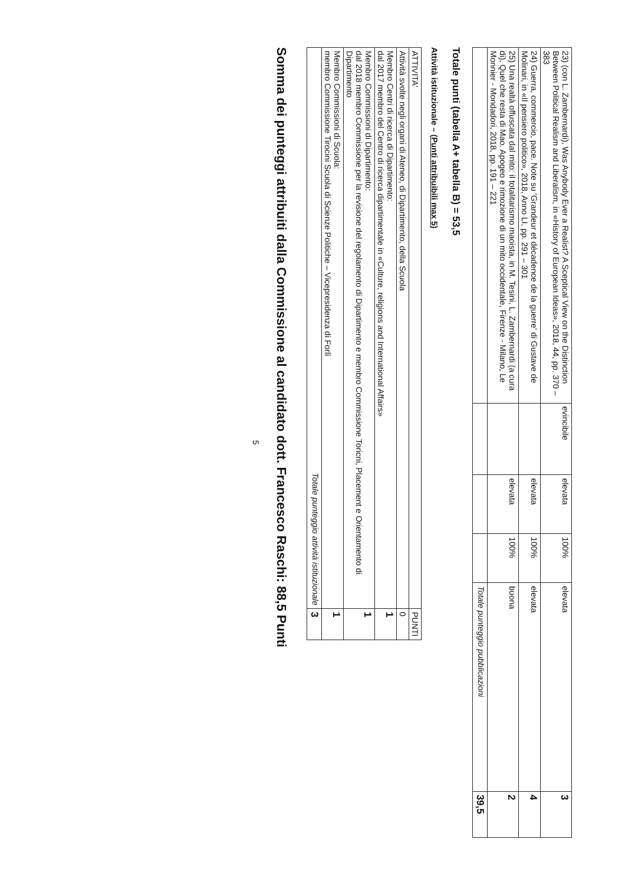| 23) (con L. Zambernardi), Was Anybody Ever a Realist? A Sceptical View on the Distinction Between Political Realism and Liberalism, in «History of European Ideas», 2018, 44, pp. 370 – 383 | evincibile | elevata | 100% | elevata | 3 |
| 24) Guerra, commercio, pace. Note su 'Grandeur et décadence de la guerre' di Gustave de Molinari, in «Il pensiero politico», 2018, Anno LI, pp. 291 – 301 | | elevata | 100% | elevata | 4 |
| 25) Una realtà offuscata dal mito: il totalitarismo maoista, in M. Tesini, L. Zambernardi (a cura di), Quel che resta di Mao. Apogeo e rimozione di un mito occidentale, Firenze - Milano, Le Monnier - Mondadori, 2018, pp. 191 – 221 | | elevata | 100% | buona | 2 |
| | | | | Totale punteggio pubblicazioni | 39,5 |
Totale punti (tabella A+ tabella B) = 53,5
Attività istituzionale – (Punti attribuibili max 5)
| ATTIVITA' | PUNTI |
| --- | --- |
| Attività svolte negli organi di Ateneo, di Dipartimento, della Scuola | 0 |
| Membro Centri di ricerca di Dipartimento: dal 2017 membro del Centro di ricerca dipartimentale in «Culture, religions and International Affairs» | 1 |
| Membro Commissioni di Dipartimento: dal 2018 membro Commissione per la revisione del regolamento di Dipartimento e membro Commissione Toricni, Placement e Orientamento di Dipartimento | 1 |
| Membro Commissioni di Scuola: membro Commissione Tirocini Scuola di Scienze Politiche – Vicepresidenza di Forlì | 1 |
| Totale punteggio attività istituzionale | 3 |
Somma dei punteggi attribuiti dalla Commissione al candidato dott. Francesco Raschi: 88,5 Punti
5